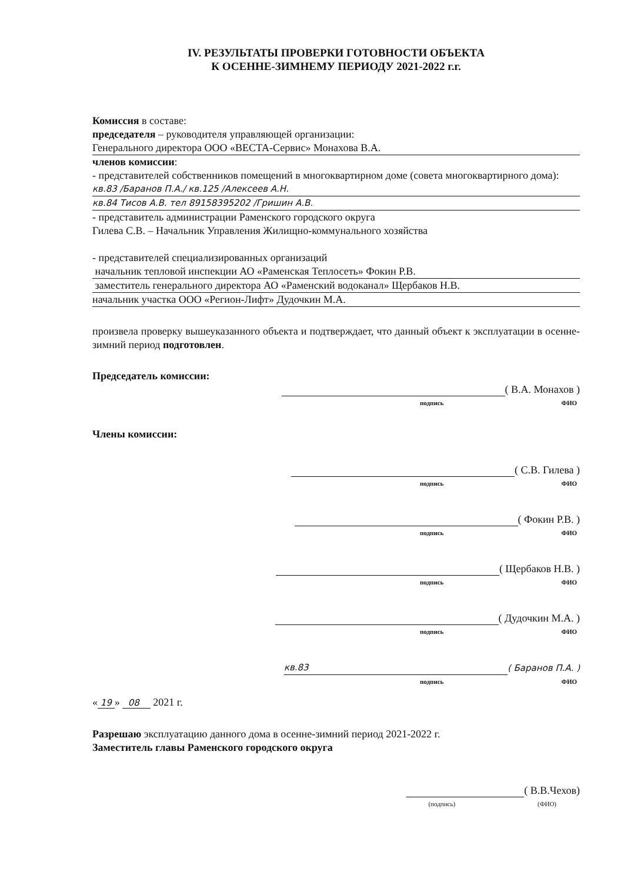IV. РЕЗУЛЬТАТЫ ПРОВЕРКИ ГОТОВНОСТИ ОБЪЕКТА
К ОСЕННЕ-ЗИМНЕМУ ПЕРИОДУ 2021-2022 г.г.
Комиссия в составе:
председателя – руководителя управляющей организации:
Генерального директора ООО «ВЕСТА-Сервис» Монахова В.А.
членов комиссии:
- представителей собственников помещений в многоквартирном доме (совета многоквартирного дома):
кв.83 /Баранов П.А./ кв.125 /Алексеев А.Н.
кв.84 Тисов А.В. тел 89158395202 /Гришин А.В.
- представитель администрации Раменского городского округа
Гилева С.В. – Начальник Управления Жилищно-коммунального хозяйства
- представителей специализированных организаций
начальник тепловой инспекции АО «Раменская Теплосеть» Фокин Р.В.
заместитель генерального директора АО «Раменский водоканал» Щербаков Н.В.
начальник участка ООО «Регион-Лифт» Дудочкин М.А.
произвела проверку вышеуказанного объекта и подтверждает, что данный объект к эксплуатации в осенне-зимний период подготовлен.
Председатель комиссии:
( В.А. Монахов )
подпись ФИО
Члены комиссии:
( С.В. Гилева )
подпись ФИО
( Фокин Р.В. )
подпись ФИО
( Щербаков Н.В. )
подпись ФИО
( Дудочкин М.А. )
подпись ФИО
кв.83 ( Баранов П.А. )
подпись ФИО
« 19 » 08 2021 г.
Разрешаю эксплуатацию данного дома в осенне-зимний период 2021-2022 г.
Заместитель главы Раменского городского округа
( В.В.Чехов)
(подпись) (ФИО)